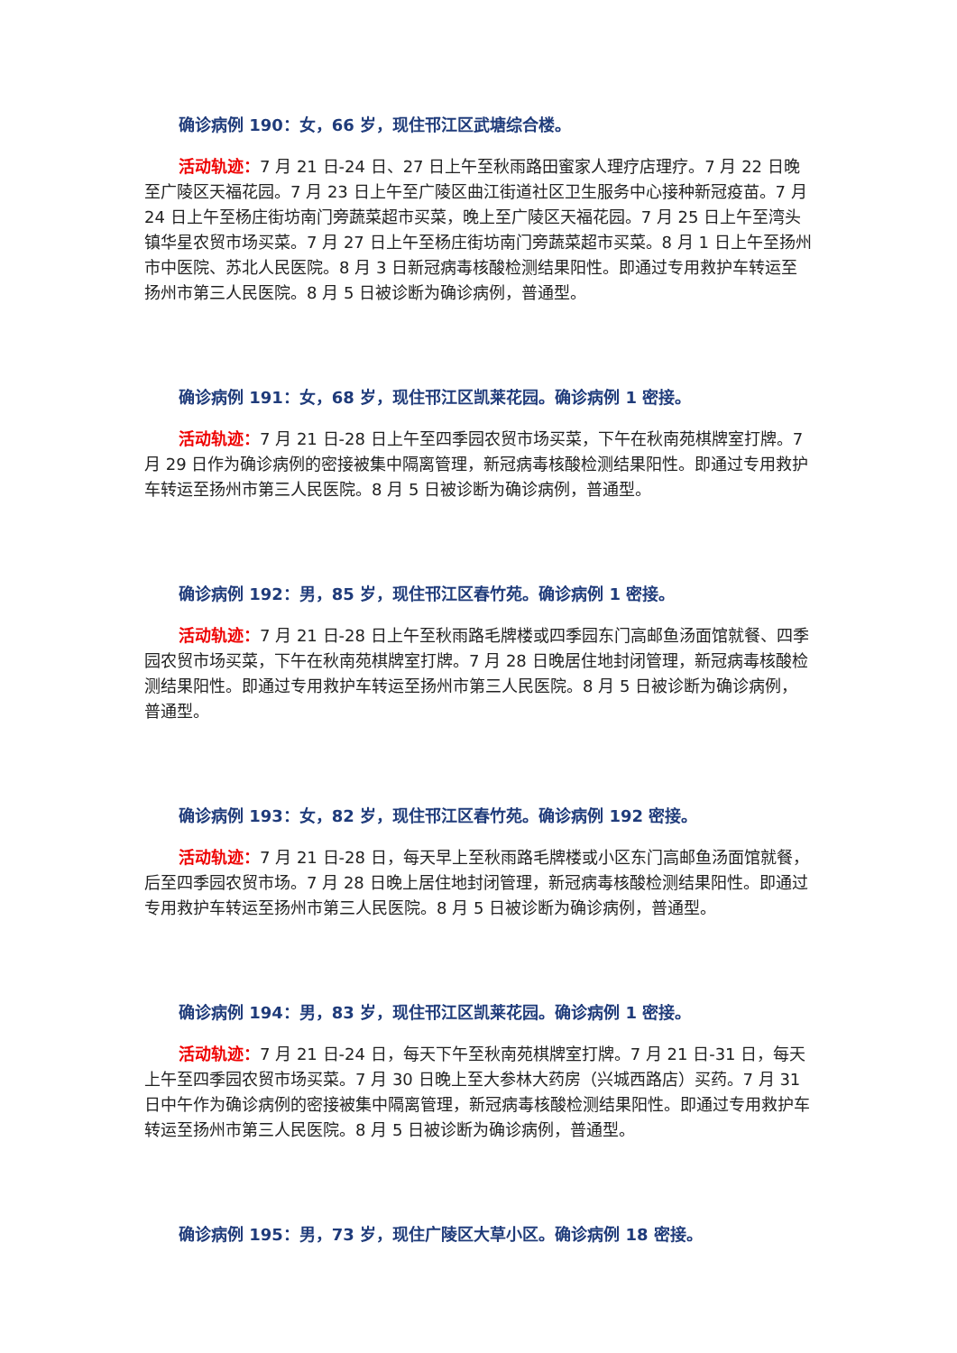确诊病例 190：女，66 岁，现住邗江区武塘综合楼。
活动轨迹：7 月 21 日-24 日、27 日上午至秋雨路田蜜家人理疗店理疗。7 月 22 日晚至广陵区天福花园。7 月 23 日上午至广陵区曲江街道社区卫生服务中心接种新冠疫苗。7 月 24 日上午至杨庄街坊南门旁蔬菜超市买菜，晚上至广陵区天福花园。7 月 25 日上午至湾头镇华星农贸市场买菜。7 月 27 日上午至杨庄街坊南门旁蔬菜超市买菜。8 月 1 日上午至扬州市中医院、苏北人民医院。8 月 3 日新冠病毒核酸检测结果阳性。即通过专用救护车转运至扬州市第三人民医院。8 月 5 日被诊断为确诊病例，普通型。
确诊病例 191：女，68 岁，现住邗江区凯莱花园。确诊病例 1 密接。
活动轨迹：7 月 21 日-28 日上午至四季园农贸市场买菜，下午在秋南苑棋牌室打牌。7 月 29 日作为确诊病例的密接被集中隔离管理，新冠病毒核酸检测结果阳性。即通过专用救护车转运至扬州市第三人民医院。8 月 5 日被诊断为确诊病例，普通型。
确诊病例 192：男，85 岁，现住邗江区春竹苑。确诊病例 1 密接。
活动轨迹：7 月 21 日-28 日上午至秋雨路毛牌楼或四季园东门高邮鱼汤面馆就餐、四季园农贸市场买菜，下午在秋南苑棋牌室打牌。7 月 28 日晚居住地封闭管理，新冠病毒核酸检测结果阳性。即通过专用救护车转运至扬州市第三人民医院。8 月 5 日被诊断为确诊病例，普通型。
确诊病例 193：女，82 岁，现住邗江区春竹苑。确诊病例 192 密接。
活动轨迹：7 月 21 日-28 日，每天早上至秋雨路毛牌楼或小区东门高邮鱼汤面馆就餐，后至四季园农贸市场。7 月 28 日晚上居住地封闭管理，新冠病毒核酸检测结果阳性。即通过专用救护车转运至扬州市第三人民医院。8 月 5 日被诊断为确诊病例，普通型。
确诊病例 194：男，83 岁，现住邗江区凯莱花园。确诊病例 1 密接。
活动轨迹：7 月 21 日-24 日，每天下午至秋南苑棋牌室打牌。7 月 21 日-31 日，每天上午至四季园农贸市场买菜。7 月 30 日晚上至大参林大药房（兴城西路店）买药。7 月 31 日中午作为确诊病例的密接被集中隔离管理，新冠病毒核酸检测结果阳性。即通过专用救护车转运至扬州市第三人民医院。8 月 5 日被诊断为确诊病例，普通型。
确诊病例 195：男，73 岁，现住广陵区大草小区。确诊病例 18 密接。